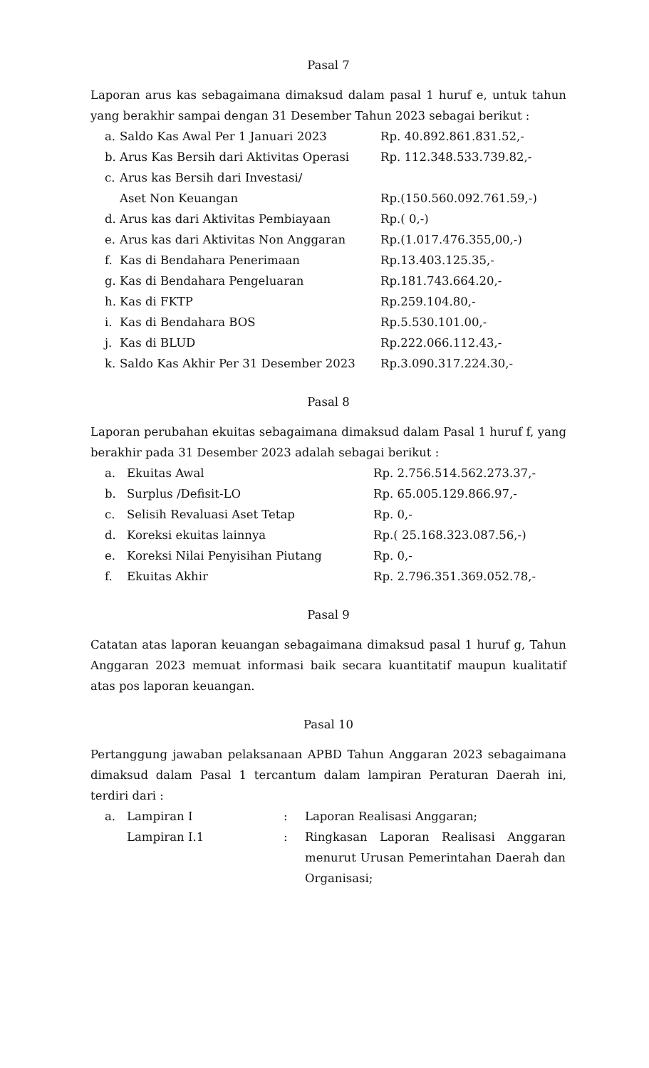Pasal 7
Laporan arus kas sebagaimana dimaksud dalam pasal 1 huruf e, untuk tahun yang berakhir sampai dengan 31 Desember Tahun 2023 sebagai berikut :
| a. | Saldo Kas Awal Per 1 Januari 2023 | Rp. 40.892.861.831.52,- |
| b. | Arus Kas Bersih dari Aktivitas Operasi | Rp. 112.348.533.739.82,- |
| c. | Arus kas Bersih dari Investasi/ Aset Non Keuangan | Rp.(150.560.092.761.59,-) |
| d. | Arus kas dari Aktivitas Pembiayaan | Rp.( 0,-) |
| e. | Arus kas dari Aktivitas Non Anggaran | Rp.(1.017.476.355,00,-) |
| f. | Kas di Bendahara Penerimaan | Rp.13.403.125.35,- |
| g. | Kas di Bendahara Pengeluaran | Rp.181.743.664.20,- |
| h. | Kas di FKTP | Rp.259.104.80,- |
| i. | Kas di Bendahara BOS | Rp.5.530.101.00,- |
| j. | Kas di BLUD | Rp.222.066.112.43,- |
| k. | Saldo Kas Akhir Per 31 Desember 2023 | Rp.3.090.317.224.30,- |
Pasal 8
Laporan perubahan ekuitas sebagaimana dimaksud dalam Pasal 1 huruf f, yang berakhir pada 31 Desember 2023 adalah sebagai berikut :
| a. | Ekuitas Awal | Rp. 2.756.514.562.273.37,- |
| b. | Surplus /Defisit-LO | Rp. 65.005.129.866.97,- |
| c. | Selisih Revaluasi Aset Tetap | Rp. 0,- |
| d. | Koreksi ekuitas lainnya | Rp.( 25.168.323.087.56,-) |
| e. | Koreksi Nilai Penyisihan Piutang | Rp. 0,- |
| f. | Ekuitas Akhir | Rp. 2.796.351.369.052.78,- |
Pasal 9
Catatan atas laporan keuangan sebagaimana dimaksud pasal 1 huruf g, Tahun Anggaran 2023 memuat informasi baik secara kuantitatif maupun kualitatif atas pos laporan keuangan.
Pasal 10
Pertanggung jawaban pelaksanaan APBD Tahun Anggaran 2023 sebagaimana dimaksud dalam Pasal 1 tercantum dalam lampiran Peraturan Daerah ini, terdiri dari :
| a. | Lampiran I | : | Laporan Realisasi Anggaran; |
| | Lampiran I.1 | : | Ringkasan Laporan Realisasi Anggaran menurut Urusan Pemerintahan Daerah dan Organisasi; |